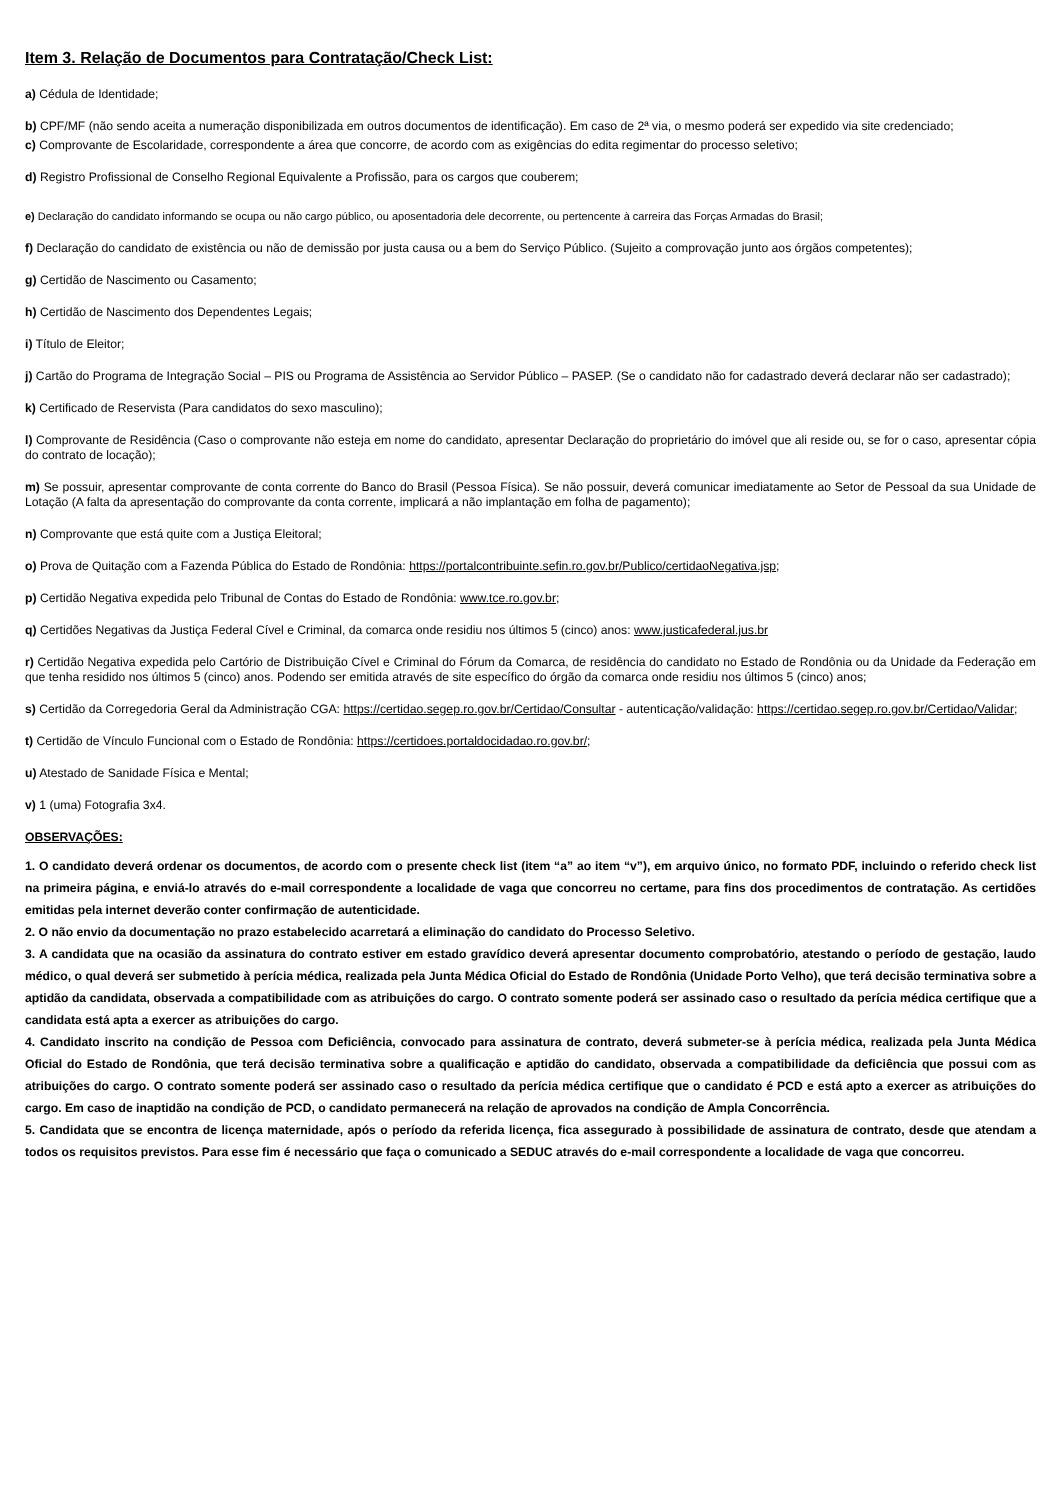Item 3. Relação de Documentos para Contratação/Check List:
a) Cédula de Identidade;
b) CPF/MF (não sendo aceita a numeração disponibilizada em outros documentos de identificação). Em caso de 2ª via, o mesmo poderá ser expedido via site credenciado;
c) Comprovante de Escolaridade, correspondente a área que concorre, de acordo com as exigências do edita regimentar do processo seletivo;
d) Registro Profissional de Conselho Regional Equivalente a Profissão, para os cargos que couberem;
e) Declaração do candidato informando se ocupa ou não cargo público, ou aposentadoria dele decorrente, ou pertencente à carreira das Forças Armadas do Brasil;
f) Declaração do candidato de existência ou não de demissão por justa causa ou a bem do Serviço Público. (Sujeito a comprovação junto aos órgãos competentes);
g) Certidão de Nascimento ou Casamento;
h) Certidão de Nascimento dos Dependentes Legais;
i) Título de Eleitor;
j) Cartão do Programa de Integração Social – PIS ou Programa de Assistência ao Servidor Público – PASEP. (Se o candidato não for cadastrado deverá declarar não ser cadastrado);
k) Certificado de Reservista (Para candidatos do sexo masculino);
l) Comprovante de Residência (Caso o comprovante não esteja em nome do candidato, apresentar Declaração do proprietário do imóvel que ali reside ou, se for o caso, apresentar cópia do contrato de locação);
m) Se possuir, apresentar comprovante de conta corrente do Banco do Brasil (Pessoa Física). Se não possuir, deverá comunicar imediatamente ao Setor de Pessoal da sua Unidade de Lotação (A falta da apresentação do comprovante da conta corrente, implicará a não implantação em folha de pagamento);
n) Comprovante que está quite com a Justiça Eleitoral;
o) Prova de Quitação com a Fazenda Pública do Estado de Rondônia: https://portalcontribuinte.sefin.ro.gov.br/Publico/certidaoNegativa.jsp;
p) Certidão Negativa expedida pelo Tribunal de Contas do Estado de Rondônia: www.tce.ro.gov.br;
q) Certidões Negativas da Justiça Federal Cível e Criminal, da comarca onde residiu nos últimos 5 (cinco) anos: www.justicafederal.jus.br
r) Certidão Negativa expedida pelo Cartório de Distribuição Cível e Criminal do Fórum da Comarca, de residência do candidato no Estado de Rondônia ou da Unidade da Federação em que tenha residido nos últimos 5 (cinco) anos. Podendo ser emitida através de site específico do órgão da comarca onde residiu nos últimos 5 (cinco) anos;
s) Certidão da Corregedoria Geral da Administração CGA: https://certidao.segep.ro.gov.br/Certidao/Consultar - autenticação/validação: https://certidao.segep.ro.gov.br/Certidao/Validar;
t) Certidão de Vínculo Funcional com o Estado de Rondônia: https://certidoes.portaldocidadao.ro.gov.br/;
u) Atestado de Sanidade Física e Mental;
v) 1 (uma) Fotografia 3x4.
OBSERVAÇÕES:
1. O candidato deverá ordenar os documentos, de acordo com o presente check list (item “a” ao item “v”), em arquivo único, no formato PDF, incluindo o referido check list na primeira página, e enviá-lo através do e-mail correspondente a localidade de vaga que concorreu no certame, para fins dos procedimentos de contratação. As certidões emitidas pela internet deverão conter confirmação de autenticidade.
2. O não envio da documentação no prazo estabelecido acarretará a eliminação do candidato do Processo Seletivo.
3. A candidata que na ocasião da assinatura do contrato estiver em estado gravídico deverá apresentar documento comprobatório, atestando o período de gestação, laudo médico, o qual deverá ser submetido à perícia médica, realizada pela Junta Médica Oficial do Estado de Rondônia (Unidade Porto Velho), que terá decisão terminativa sobre a aptidão da candidata, observada a compatibilidade com as atribuições do cargo. O contrato somente poderá ser assinado caso o resultado da perícia médica certifique que a candidata está apta a exercer as atribuições do cargo.
4. Candidato inscrito na condição de Pessoa com Deficiência, convocado para assinatura de contrato, deverá submeter-se à perícia médica, realizada pela Junta Médica Oficial do Estado de Rondônia, que terá decisão terminativa sobre a qualificação e aptidão do candidato, observada a compatibilidade da deficiência que possui com as atribuições do cargo. O contrato somente poderá ser assinado caso o resultado da perícia médica certifique que o candidato é PCD e está apto a exercer as atribuições do cargo. Em caso de inaptidão na condição de PCD, o candidato permanecerá na relação de aprovados na condição de Ampla Concorrência.
5. Candidata que se encontra de licença maternidade, após o período da referida licença, fica assegurado à possibilidade de assinatura de contrato, desde que atendam a todos os requisitos previstos. Para esse fim é necessário que faça o comunicado a SEDUC através do e-mail correspondente a localidade de vaga que concorreu.